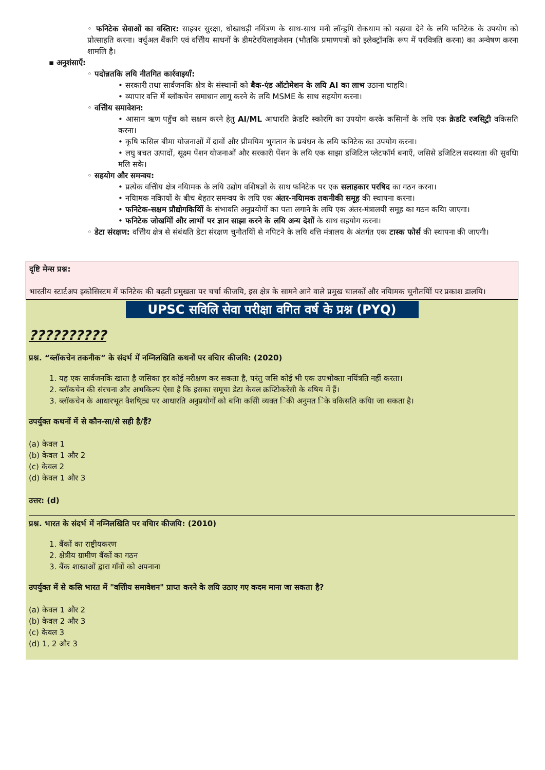◦ फनिटेक सेवाओं का वस्तिार: साइबर सुरक्षा, धोखाधड़ी नयिंत्रण के साथ-साथ मनी लॉन्ड्रगि रोकथाम को बढ़ावा देने के लयि फनिटेक के उपयोग को प्रोत्साहति करना। वर्चुअल बैंकगि एवं वत्तिीय साधनों के डीमटेरयिलाइजेशन (भौतकि प्रमाणपत्रों को इलेक्ट्रॉनकि रूप में परवित्रति करना) का अन्वेषण करना शामलि है।
▪ अनुशंसाएँ:
◦ पदोन्नतकि लयि नीतगित कार्रवाइयाँ:
• सरकारी तथा सार्वजनकि क्षेत्र के संस्थानों को बैक-एंड ऑटोमेशन के लयि AI का लाभ उठाना चाहयि।
• व्यापार वत्ति में ब्लॉकचेन समाधान लागू करने के लयि MSME के साथ सहयोग करना।
◦ वत्तिीय समावेशन:
• आसान ऋण पहुँच को सक्षम करने हेतु AI/ML आधारति क्रेडटि स्कोरगि का उपयोग करके कसिानों के लयि एक क्रेडटि रजसि्ट्री वकिसति करना।
• कृषि फसिल बीमा योजनाओं में दावों और प्रीमयिम भुगतान के प्रबंधन के लयि फनिटेक का उपयोग करना।
• लघु बचत उत्पादों, सूक्ष्म पेंशन योजनाओं और सरकारी पेंशन के लयि एक साझा डजिटिल प्लेटफॉर्म बनाएँ, जसिसे डजिटिल सदस्यता की सुवधिा मलि सके।
◦ सहयोग और समन्वय:
• प्रत्येक वत्तिीय क्षेत्र नयिामक के लयि उद्योग वशिेषज्ञों के साथ फनिटेक पर एक सलाहकार परषिद का गठन करना।
• नयिामक नकिायों के बीच बेहतर समन्वय के लयि एक अंतर-नयिामक तकनीकी समूह की स्थापना करना।
• फनिटेक-सक्षम प्रौद्योगकियिों के संभावति अनुप्रयोगों का पता लगाने के लयि एक अंतर-मंत्रालयी समूह का गठन कयिा जाएगा।
• फनिटेक जोखमिों और लाभों पर ज्ञान साझा करने के लयि अन्य देशों के साथ सहयोग करना।
◦ डेटा संरक्षण: वत्तिीय क्षेत्र से संबंधति डेटा संरक्षण चुनौतयिों से नपिटने के लयि वत्ति मंत्रालय के अंतर्गत एक टास्क फोर्स की स्थापना की जाएगी।
दृष्टि मेन्स प्रश्न:
भारतीय स्टार्टअप इकोसिस्टम में फनिटेक की बढ़ती प्रमुखता पर चर्चा कीजयि, इस क्षेत्र के सामने आने वाले प्रमुख चालकों और नयिामक चुनौतयिों पर प्रकाश डालयि।
UPSC सविलि सेवा परीक्षा वगित वर्ष के प्रश्न (PYQ)
??????????
प्रश्न. “ब्लॉकचेन तकनीक” के संदर्भ में नम्निलखिति कथनों पर वचिार कीजयि: (2020)
1. यह एक सार्वजनकि खाता है जसिका हर कोई नरीक्षण कर सकता है, परंतु जसि कोई भी एक उपभोक्ता नयिंत्रति नहीं करता।
2. ब्लॉकचेन की संरचना और अभकिल्प ऐसा है कि इसका समूचा डेटा केवल क्रप्टिोकरेंसी के वषिय में हैं।
3. ब्लॉकचेन के आधारभूत वैशषि्ट्य पर आधारति अनुप्रयोगों को बनिा कसिी व्यक्त िकी अनुमत िके वकिसति कयिा जा सकता है।
उपर्युक्त कथनों में से कौन-सा/से सही है/हैं?
(a) केवल 1
(b) केवल 1 और 2
(c) केवल 2
(d) केवल 1 और 3
उत्तर: (d)
प्रश्न. भारत के संदर्भ में नम्निलखिति पर वचिार कीजयि: (2010)
1. बैंकों का राष्ट्रीयकरण
2. क्षेत्रीय ग्रामीण बैंकों का गठन
3. बैंक शाखाओं द्वारा गाँवों को अपनाना
उपर्युक्त में से कसि भारत में "वत्तिीय समावेशन" प्राप्त करने के लयि उठाए गए कदम माना जा सकता है?
(a) केवल 1 और 2
(b) केवल 2 और 3
(c) केवल 3
(d) 1, 2 और 3